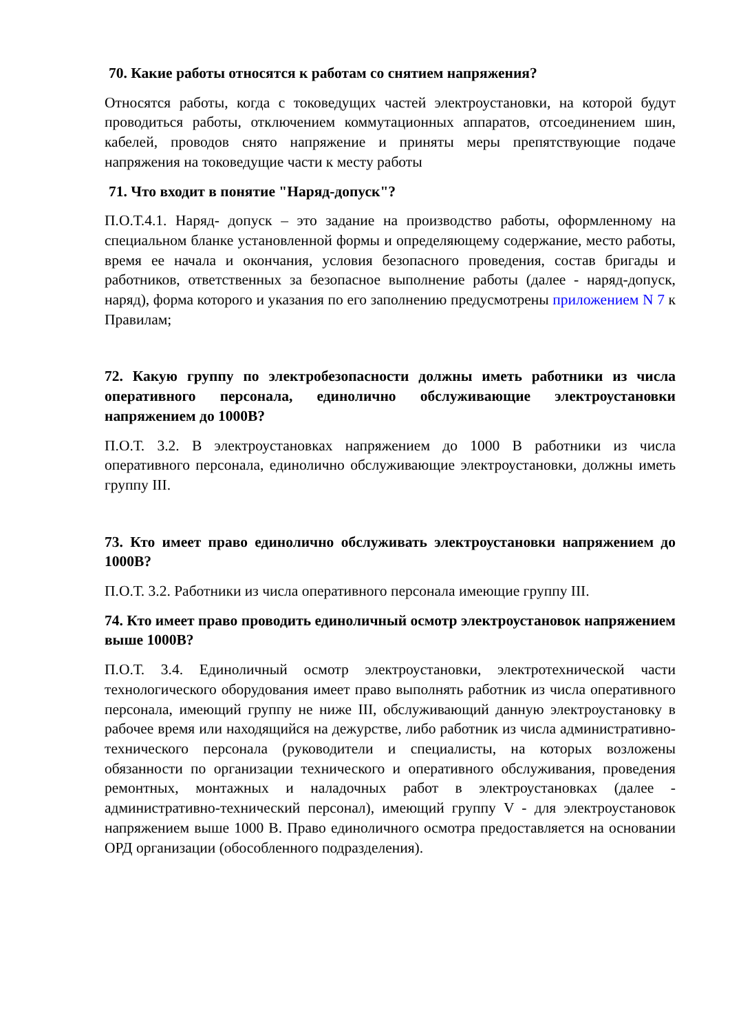70. Какие работы относятся к работам со снятием напряжения?
Относятся работы, когда с токоведущих частей электроустановки, на которой будут проводиться работы, отключением коммутационных аппаратов, отсоединением шин, кабелей, проводов снято напряжение и приняты меры препятствующие подаче напряжения на токоведущие части к месту работы
71. Что входит в понятие "Наряд-допуск"?
П.О.Т.4.1. Наряд- допуск – это задание на производство работы, оформленному на специальном бланке установленной формы и определяющему содержание, место работы, время ее начала и окончания, условия безопасного проведения, состав бригады и работников, ответственных за безопасное выполнение работы (далее - наряд-допуск, наряд), форма которого и указания по его заполнению предусмотрены приложением N 7 к Правилам;
72. Какую группу по электробезопасности должны иметь работники из числа оперативного персонала, единолично обслуживающие электроустановки напряжением до 1000В?
П.О.Т. 3.2. В электроустановках напряжением до 1000 В работники из числа оперативного персонала, единолично обслуживающие электроустановки, должны иметь группу III.
73. Кто имеет право единолично обслуживать электроустановки напряжением до 1000В?
П.О.Т. 3.2. Работники из числа оперативного персонала имеющие группу III.
74. Кто имеет право проводить единоличный осмотр электроустановок напряжением выше 1000В?
П.О.Т. 3.4. Единоличный осмотр электроустановки, электротехнической части технологического оборудования имеет право выполнять работник из числа оперативного персонала, имеющий группу не ниже III, обслуживающий данную электроустановку в рабочее время или находящийся на дежурстве, либо работник из числа административно-технического персонала (руководители и специалисты, на которых возложены обязанности по организации технического и оперативного обслуживания, проведения ремонтных, монтажных и наладочных работ в электроустановках (далее - административно-технический персонал), имеющий группу V - для электроустановок напряжением выше 1000 В. Право единоличного осмотра предоставляется на основании ОРД организации (обособленного подразделения).